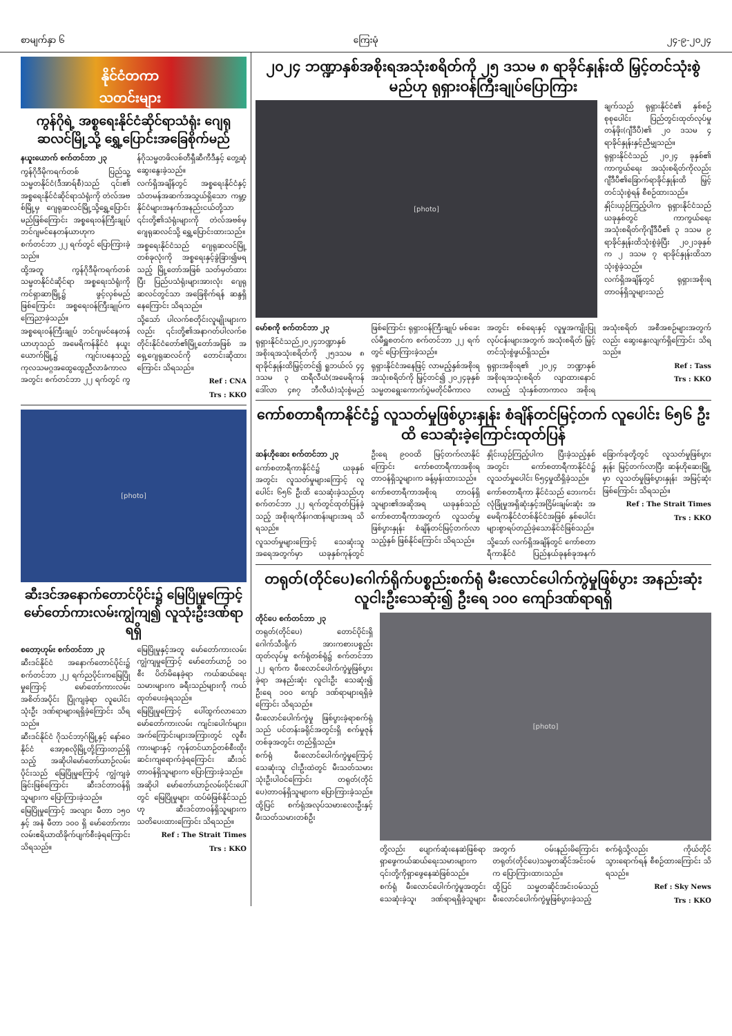စာမျက်နှာ ၆ ကြေးမုံ ၂၄-၉-၂၀၂၄
နိုင်ငံတကာ
သတင်းများ
ကွန်ဂိုရဲ့ အစ္စရေးနိုင်ငံဆိုင်ရာသံရုံး ဂျေရုဆလင်မြို့သို့ ရွှေ့ပြောင်းအခြေစိုက်မည်
နယူးယောက် စက်တင်ဘာ ၂၃
ကွန်ဂိုဒီမိုကရက်တစ် ပြည်သူ့သမ္မတနိုင်ငံ(ဒီအာရ်စီ)သည် ၎င်း၏ အစ္စရေးနိုင်ငံဆိုင်ရာသံရုံးကို တဲလ်အဗစ်မြို့မှ ဂျေရုဆလင်မြို့သို့ရွှေ့ပြောင်းမည်ဖြစ်ကြောင်း အစ္စရေးဝန်ကြီးချုပ် ဘင်ဂျမင်နေတန်ယာဟုက စက်တင်ဘာ ၂၂ ရက်တွင် ပြောကြားခဲ့သည်။
ထို့အတူ ကွန်ဂိုဒီမိုကရက်တစ် သမ္မတနိုင်ငံဆိုင်ရာ အစ္စရေးသံရုံးကို ကင်ရှာဆာမြို့၌ ဖွင့်လှစ်မည်ဖြစ်ကြောင်း အစ္စရေးဝန်ကြီးချုပ်က ကြေညာခဲ့သည်။
အစ္စရေးဝန်ကြီးချုပ် ဘင်ဂျမင်နေတန်ယာဟုသည် အမေရိကန်နိုင်ငံ နယူးယောက်မြို့၌ ကျင်းပနေသည့် ကုလသမဂ္ဂအထွေထွေညီလာခံကာလအတွင်း စက်တင်ဘာ ၂၂ ရက်တွင် ကွန်ဂိုသမ္မတဖိလစ်တီရှီဆီကီဒီနှင့် တွေ့ဆုံဆွေးနွေးခဲ့သည်။
လက်ရှိအချိန်တွင် အစ္စရေးနိုင်ငံနှင့် သံတမန်အဆက်အသွယ်ရှိသော ကမ္ဘာ့နိုင်ငံများအနက်အနည်းငယ်တို့သာ ၎င်းတို့၏သံရုံးများကို တဲလ်အဗစ်မှ ဂျေရုဆလင်သို့ ရွှေ့ပြောင်းထားသည်။
အစ္စရေးနိုင်ငံသည် ဂျေရုဆလင်မြို့တစ်ခုလုံးကို အစ္စရေးနှင့်ခွဲခြား၍မရသည့် မြို့တော်အဖြစ် သတ်မှတ်ထားပြီး ပြည်ပသံရုံးများအားလုံး ဂျေရုဆလင်တွင်သာ အခြေစိုက်ရန် ဆန္ဒရှိနေကြောင်း သိရသည်။
သို့သော် ပါလက်စတိုင်းလူမျိုးများကလည်း ၎င်းတို့၏အနာဂတ်ပါလက်စတိုင်းနိုင်ငံတော်၏မြို့တော်အဖြစ် အရှေ့ဂျေရုဆလင်ကို တောင်းဆိုထားကြောင်း သိရသည်။
Ref : CNA
Trs : KKO
[photo]
ဆီးဒင်အနောက်တောင်ပိုင်း၌ မြေပြိုမှုကြောင့် မော်တော်ကားလမ်းကျွံကျ၍ လူသုံးဦးဒဏ်ရာရရှိ
စတော့ဟုမ်း စက်တင်ဘာ ၂၃
ဆီးဒင်နိုင်ငံ အနောက်တောင်ပိုင်း၌ စက်တင်ဘာ ၂၂ ရက်ညပိုင်းကမြေပြိုမှုကြောင့် မော်တော်ကားလမ်းအစိတ်အပိုင်း ပြိုကျခဲ့ရာ လူပေါင်း သုံးဦး ဒဏ်ရာများရရှိခဲ့ကြောင်း သိရသည်။
ဆီးဒင်နိုင်ငံ ဂိုသင်ဘာ့ဂ်မြို့နှင့် နော်ဝေနိုင်ငံ အော့စလိုမြို့တို့ကြားတည်ရှိသည့် အဆိုပါမော်တော်ယာဉ်လမ်းပိုင်းသည် မြေပြိုမှုကြောင့် ကျွံကျခဲ့ခြင်းဖြစ်ကြောင်း ဆီးဒင်တာဝန်ရှိသူများက ပြောကြားခဲ့သည်။
မြေပြိုမှုကြောင့် အလျား မီတာ ၁၅၀ နှင့် အနံ မီတာ ၁၀၀ ရှိ မော်တော်ကားလမ်းဧရိယာထိခိုက်ပျက်စီးခဲ့ရကြောင်း သိရသည်။
မြေပြိုမှုနှင့်အတူ မော်တော်ကားလမ်း ကျွံကျမှုကြောင့် မော်တော်ယာဉ် ၁၀ စီး ပိတ်မိနေခဲ့ရာ ကယ်ဆယ်ရေးသမားများက ခရီးသည်များကို ကယ်ထုတ်ပေးခဲ့ရသည်။
မြေပြိုမှုကြောင့် ပေါ်ထွက်လာသော မော်တော်ကားလမ်း ကျင်းပေါက်များ၊ အက်ကြောင်းများအကြားတွင် လူစီးကားများနှင့် ကုန်တင်ယာဉ်တစ်စီးထိုးဆင်းကျရောက်ခဲ့ရကြောင်း ဆီးဒင်တာဝန်ရှိသူများက ပြောကြားခဲ့သည်။
အဆိုပါ မော်တော်ယာဉ်လမ်းပိုင်းပေါ်တွင် မြေပြိုမှုများ ထပ်မံဖြစ်နိုင်သည်ဟု ဆီးဒင်တာဝန်ရှိသူများက သတိပေးထားကြောင်း သိရသည်။
Ref : The Strait Times
Trs : KKO
၂၀၂၄ ဘဏ္ဍာနှစ်အစိုးရအသုံးစရိတ်ကို ၂၅ ဒသမ ၈ ရာခိုင်နှုန်းထိ မြှင့်တင်သုံးစွဲမည်ဟု ရုရှားဝန်ကြီးချုပ်ပြောကြား
[photo]
ချက်သည် ရုရှားနိုင်ငံ၏ နှစ်စဉ်စုစုပေါင်း ပြည်တွင်းထုတ်လုပ်မှုတန်ဖိုး(ဂျီဒီပီ)၏ ၂၀ ဒသမ ၄ ရာခိုင်နှုန်းနှင့်ညီမျှသည်။
ရုရှားနိုင်ငံသည် ၂၀၂၄ ခုနှစ်၏ ကာကွယ်ရေး အသုံးစရိတ်ကိုလည်း ဂျီဒီပီ၏ခြောက်ရာခိုင်နှုန်းထိ မြှင့်တင်သုံးစွဲရန် စီစဉ်ထားသည်။
နှိုင်းယှဉ်ကြည့်ပါက ရုရှားနိုင်ငံသည် ယခုနှစ်တွင် ကာကွယ်ရေးအသုံးစရိတ်ကိုဂျီဒီပီ၏ ၃ ဒသမ ၉ ရာခိုင်နှုန်းထိသုံးစွဲခဲ့ပြီး ၂၀၂၁ခုနှစ်က ၂ ဒသမ ၇ ရာခိုင်နှုန်းထိသာ သုံးစွဲခဲ့သည်။
လက်ရှိအချိန်တွင် ရုရှားအစိုးရ တာဝန်ရှိသူများသည်
မော်စကို စက်တင်ဘာ ၂၃
ရုရှားနိုင်ငံသည်၂၀၂၄ဘဏ္ဍာနှစ်အစိုးရအသုံးစရိတ်ကို ၂၅ဒသမ ၈ ရာခိုင်နှုန်းထိမြှင့်တင်၍ ရူဘယ်လ် ၄၄ ဒသမ ၃ ထရီလီယံ(အမေရိကန်ဒေါ်လာ ၄၈၇ ဘီလီယံ)သုံးစွဲမည်ဖြစ်ကြောင်း ရုရှားဝန်ကြီးချုပ် မစ်ခေးလ်မီရှူစတင်က စက်တင်ဘာ ၂၂ ရက်တွင် ပြောကြားခဲ့သည်။
ရုရှားနိုင်ငံအနေဖြင့် လာမည့်နှစ်အစိုးရအသုံးစရိတ်ကို မြှင့်တင်၍ ၂၀၂၄ခုနှစ် သမ္မတရွေးကောက်ပွဲမတိုင်မီကာလအတွင်း စစ်ရေးနှင့် လူမှုအကျိုးပြုလုပ်ငန်းများအတွက် အသုံးစရိတ် မြှင့်တင်သုံးစွဲဖွယ်ရှိသည်။
ရုရှားအစိုးရ၏ ၂၀၂၄ ဘဏ္ဍာနှစ်အစိုးရအသုံးစရိတ် လျာထားနောင်လာမည့် သုံးနှစ်တာကာလ အစိုးရအသုံးစရိတ် အစီအစဉ်များအတွက်လည်း ဆွေးနွေးလျက်ရှိကြောင်း သိရသည်။
Ref : Tass
Trs : KKO
ကော်စတာရီကာနိုင်ငံ၌ လူသတ်မှုဖြစ်ပွားနှုန်း စံချိန်တင်မြင့်တက် လူပေါင်း ၆၅၆ ဦးထိ သေဆုံးခဲ့ကြောင်းထုတ်ပြန်
ဆန်ဟိုဆေး စက်တင်ဘာ ၂၃
ကော်စတာရီကာနိုင်ငံ၌ ယခုနှစ်အတွင်း လူသတ်မှုများကြောင့် လူပေါင်း ၆၅၆ ဦးထိ သေဆုံးခဲ့သည်ဟု စက်တင်ဘာ ၂၂ ရက်တွင်ထုတ်ပြန်ခဲ့သည့် အစိုးရကိန်းဂဏန်းများအရ သိရသည်။
လူသတ်မှုများကြောင့် သေဆုံးသူအရေအတွက်မှာ ယခုနှစ်ကုန်တွင် ဦးရေ ၉၀၀ထိ မြင့်တက်လာနိုင်ကြောင်း ကော်စတာရီကာအစိုးရ တာဝန်ရှိသူများက ခန့်မှန်းထားသည်။
ကော်စတာရီကာအစိုးရ တာဝန်ရှိသူများ၏အဆိုအရ ယခုနှစ်သည် ကော်စတာရီကာအတွက် လူသတ်မှုဖြစ်ပွားနှုန်း စံချိန်တင်မြင့်တက်လာသည့်နှစ် ဖြစ်နိုင်ကြောင်း သိရသည်။
နှိုင်းယှဉ်ကြည့်ပါက ပြီးခဲ့သည့်နှစ်အတွင်း ကော်စတာရီကာနိုင်ငံ၌ လူသတ်မှုပေါင်း ၆၅၄မှုထိရှိခဲ့သည်။
ကော်စတာရီကာ နိုင်ငံသည် ဘေးကင်းလုံခြုံမှုအရှိဆုံးနှင့်အငြိမ်းချမ်းဆုံး အမေရိကနိုင်ငံတစ်နိုင်ငံအဖြစ် နှစ်ပေါင်းများစွာရပ်တည်ခဲ့သောနိုင်ငံဖြစ်သည်။
သို့သော် လက်ရှိအချိန်တွင် ကော်စတာရီကာနိုင်ငံ ပြည်နယ်ခုနစ်ခုအနက် ခြောက်ခုတို့တွင် လူသတ်မှုဖြစ်ပွားနှုန်း မြင့်တက်လာပြီး ဆန်ဟိုဆေးမြို့မှာ လူသတ်မှုဖြစ်ပွားနှုန်း အမြင့်ဆုံးဖြစ်ကြောင်း သိရသည်။
Ref : The Strait Times
Trs : KKO
တရုတ်(တိုင်ပေ)ဂေါက်ရိုက်ပစ္စည်းစက်ရုံ မီးလောင်ပေါက်ကွဲမှုဖြစ်ပွား အနည်းဆုံး လူငါးဦးသေဆုံး၍ ဦးရေ ၁၀၀ ကျော်ဒဏ်ရာရရှိ
တိုင်ပေ စက်တင်ဘာ ၂၃
တရုတ်(တိုင်ပေ) တောင်ပိုင်းရှိ ဂေါက်သီးရိုက် အားကစားပစ္စည်းထုတ်လုပ်မှု စက်ရုံတစ်ရုံ၌ စက်တင်ဘာ ၂၂ ရက်က မီးလောင်ပေါက်ကွဲမှုဖြစ်ပွားခဲ့ရာ အနည်းဆုံး လူငါးဦး သေဆုံး၍ ဦးရေ ၁၀၀ ကျော် ဒဏ်ရာများရရှိခဲ့ကြောင်း သိရသည်။
မီးလောင်ပေါက်ကွဲမှု ဖြစ်ပွားခဲ့ရာစက်ရုံသည် ပင်တန်းခရိုင်အတွင်းရှိ စက်မှုဇုန်တစ်ခုအတွင်း တည်ရှိသည်။
စက်ရုံ မီးလောင်ပေါက်ကွဲမှုကြောင့် သေဆုံးသူ ငါးဦးထဲတွင် မီးသတ်သမားသုံးဦးပါဝင်ကြောင်း တရုတ်(တိုင်ပေ)တာဝန်ရှိသူများက ပြောကြားခဲ့သည်။
ထို့ပြင် စက်ရုံအလုပ်သမားလေးဦးနှင့် မီးသတ်သမားတစ်ဦး
[photo]
တို့လည်း ပျောက်ဆုံးနေဆဲဖြစ်ရာ ရှာဖွေကယ်ဆယ်ရေးသမားများက ၎င်းတို့ကိုရှာဖွေနေဆဲဖြစ်သည်။
စက်ရုံ မီးလောင်ပေါက်ကွဲမှုအတွင်း သေဆုံးခဲ့သူ၊ ဒဏ်ရာရရှိခဲ့သူများအတွက် ဝမ်းနည်းမိကြောင်း တရုတ်(တိုင်ပေ)သမ္မတဆိုင်အင်းဝမ်က ပြောကြားထားသည်။
ထို့ပြင် သမ္မတဆိုင်အင်းဝမ်သည် မီးလောင်ပေါက်ကွဲမှုဖြစ်ပွားခဲ့သည့် စက်ရုံသို့လည်း ကိုယ်တိုင်သွားရောက်ရန် စီစဉ်ထားကြောင်း သိရသည်။
Ref : Sky News
Trs : KKO